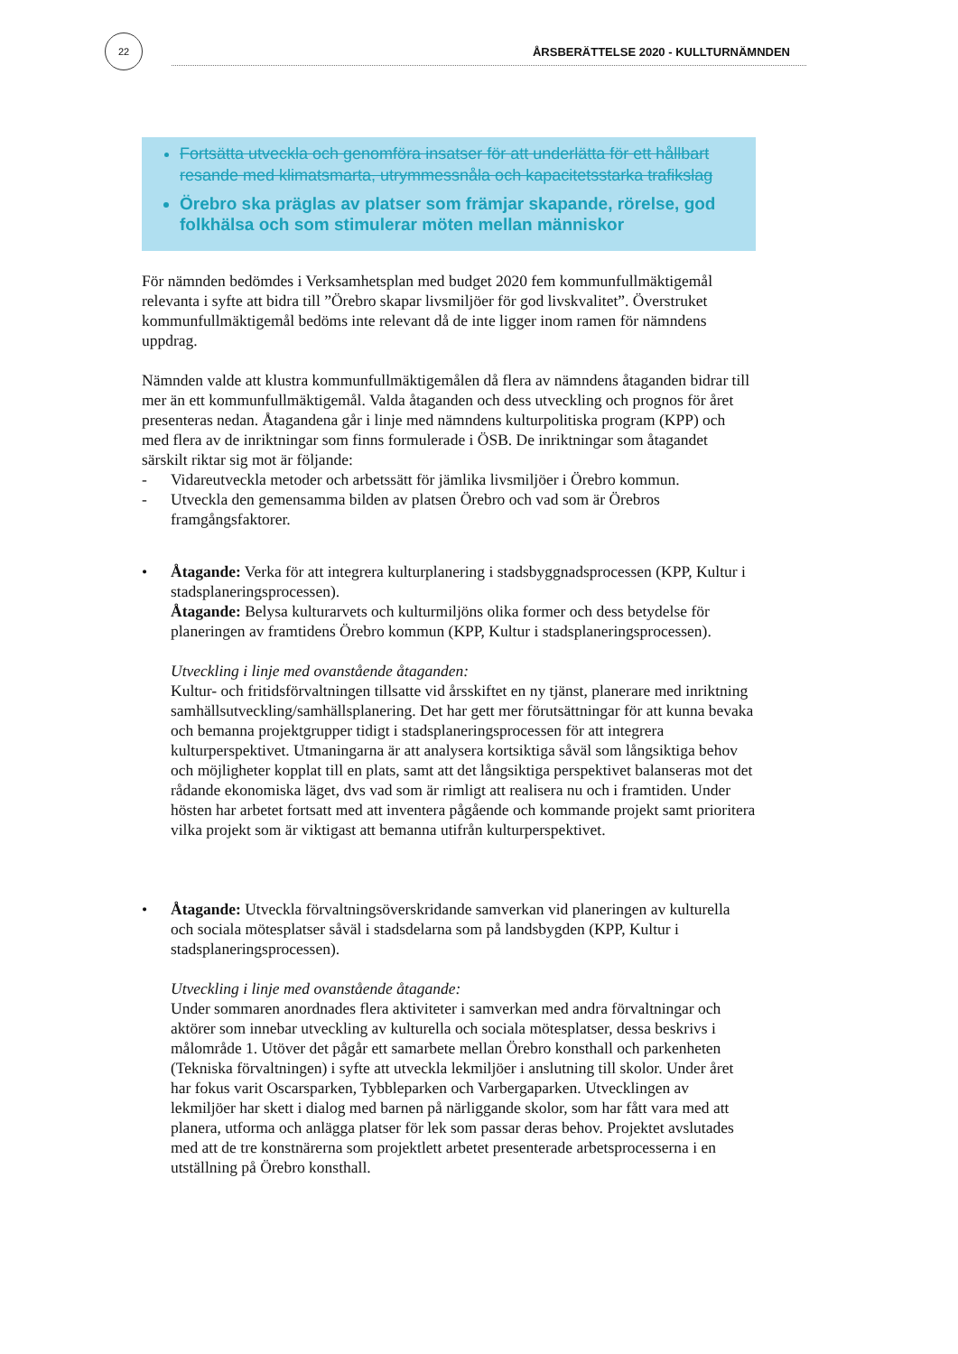22
ÅRSBERÄTTELSE 2020 - KULLTURNÄMNDEN
Fortsätta utveckla och genomföra insatser för att underlätta för ett hållbart resande med klimatsmarta, utrymmessnåla och kapacitetsstarka trafikslag
Örebro ska präglas av platser som främjar skapande, rörelse, god folkhälsa och som stimulerar möten mellan människor
För nämnden bedömdes i Verksamhetsplan med budget 2020 fem kommunfullmäktigemål relevanta i syfte att bidra till ”Örebro skapar livsmiljöer för god livskvalitet”. Överstruket kommunfullmäktigemål bedöms inte relevant då de inte ligger inom ramen för nämndens uppdrag.
Nämnden valde att klustra kommunfullmäktigemålen då flera av nämndens åtaganden bidrar till mer än ett kommunfullmäktigemål. Valda åtaganden och dess utveckling och prognos för året presenteras nedan. Åtagandena går i linje med nämndens kulturpolitiska program (KPP) och med flera av de inriktningar som finns formulerade i ÖSB. De inriktningar som åtagandet särskilt riktar sig mot är följande:
- Vidareutveckla metoder och arbetssätt för jämlika livsmiljöer i Örebro kommun.
- Utveckla den gemensamma bilden av platsen Örebro och vad som är Örebros framgångsfaktorer.
• Åtagande: Verka för att integrera kulturplanering i stadsbyggnadsprocessen (KPP, Kultur i stadsplaneringsprocessen).
Åtagande: Belysa kulturarvets och kulturmiljöns olika former och dess betydelse för planeringen av framtidens Örebro kommun (KPP, Kultur i stadsplaneringsprocessen).
Utveckling i linje med ovanstående åtaganden:
Kultur- och fritidsförvaltningen tillsatte vid årsskiftet en ny tjänst, planerare med inriktning samhällsutveckling/samhällsplanering. Det har gett mer förutsättningar för att kunna bevaka och bemanna projektgrupper tidigt i stadsplaneringsprocessen för att integrera kulturperspektivet. Utmaningarna är att analysera kortsiktiga såväl som långsiktiga behov och möjligheter kopplat till en plats, samt att det långsiktiga perspektivet balanseras mot det rådande ekonomiska läget, dvs vad som är rimligt att realisera nu och i framtiden. Under hösten har arbetet fortsatt med att inventera pågående och kommande projekt samt prioritera vilka projekt som är viktigast att bemanna utifrån kulturperspektivet.
• Åtagande: Utveckla förvaltningsöverskridande samverkan vid planeringen av kulturella och sociala mötesplatser såväl i stadsdelarna som på landsbygden (KPP, Kultur i stadsplaneringsprocessen).
Utveckling i linje med ovanstående åtagande:
Under sommaren anordnades flera aktiviteter i samverkan med andra förvaltningar och aktörer som innebar utveckling av kulturella och sociala mötesplatser, dessa beskrivs i målområde 1. Utöver det pågår ett samarbete mellan Örebro konsthall och parkenheten (Tekniska förvaltningen) i syfte att utveckla lekmiljöer i anslutning till skolor. Under året har fokus varit Oscarsparken, Tybbleparken och Varbergaparken. Utvecklingen av lekmiljöer har skett i dialog med barnen på närliggande skolor, som har fått vara med att planera, utforma och anlägga platser för lek som passar deras behov. Projektet avslutades med att de tre konstnärerna som projektlett arbetet presenterade arbetsprocesserna i en utställning på Örebro konsthall.